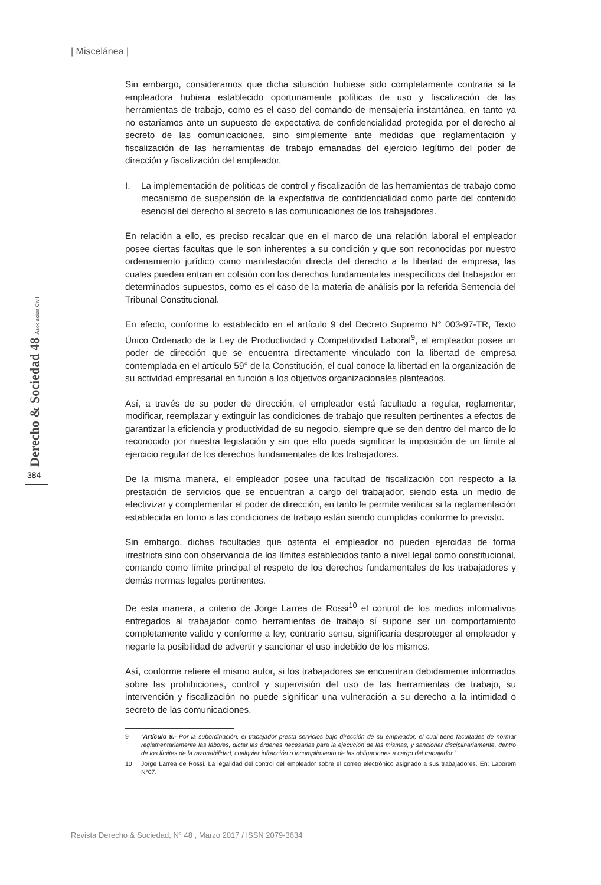| Miscelánea |
Derecho & Sociedad 48 Asociación Civil 384
Sin embargo, consideramos que dicha situación hubiese sido completamente contraria si la empleadora hubiera establecido oportunamente políticas de uso y fiscalización de las herramientas de trabajo, como es el caso del comando de mensajería instantánea, en tanto ya no estaríamos ante un supuesto de expectativa de confidencialidad protegida por el derecho al secreto de las comunicaciones, sino simplemente ante medidas que reglamentación y fiscalización de las herramientas de trabajo emanadas del ejercicio legítimo del poder de dirección y fiscalización del empleador.
I. La implementación de políticas de control y fiscalización de las herramientas de trabajo como mecanismo de suspensión de la expectativa de confidencialidad como parte del contenido esencial del derecho al secreto a las comunicaciones de los trabajadores.
En relación a ello, es preciso recalcar que en el marco de una relación laboral el empleador posee ciertas facultas que le son inherentes a su condición y que son reconocidas por nuestro ordenamiento jurídico como manifestación directa del derecho a la libertad de empresa, las cuales pueden entran en colisión con los derechos fundamentales inespecíficos del trabajador en determinados supuestos, como es el caso de la materia de análisis por la referida Sentencia del Tribunal Constitucional.
En efecto, conforme lo establecido en el artículo 9 del Decreto Supremo N° 003-97-TR, Texto Único Ordenado de la Ley de Productividad y Competitividad Laboral<sup>9</sup>, el empleador posee un poder de dirección que se encuentra directamente vinculado con la libertad de empresa contemplada en el artículo 59° de la Constitución, el cual conoce la libertad en la organización de su actividad empresarial en función a los objetivos organizacionales planteados.
Así, a través de su poder de dirección, el empleador está facultado a regular, reglamentar, modificar, reemplazar y extinguir las condiciones de trabajo que resulten pertinentes a efectos de garantizar la eficiencia y productividad de su negocio, siempre que se den dentro del marco de lo reconocido por nuestra legislación y sin que ello pueda significar la imposición de un límite al ejercicio regular de los derechos fundamentales de los trabajadores.
De la misma manera, el empleador posee una facultad de fiscalización con respecto a la prestación de servicios que se encuentran a cargo del trabajador, siendo esta un medio de efectivizar y complementar el poder de dirección, en tanto le permite verificar si la reglamentación establecida en torno a las condiciones de trabajo están siendo cumplidas conforme lo previsto.
Sin embargo, dichas facultades que ostenta el empleador no pueden ejercidas de forma irrestricta sino con observancia de los límites establecidos tanto a nivel legal como constitucional, contando como límite principal el respeto de los derechos fundamentales de los trabajadores y demás normas legales pertinentes.
De esta manera, a criterio de Jorge Larrea de Rossi<sup>10</sup> el control de los medios informativos entregados al trabajador como herramientas de trabajo sí supone ser un comportamiento completamente valido y conforme a ley; contrario sensu, significaría desproteger al empleador y negarle la posibilidad de advertir y sancionar el uso indebido de los mismos.
Así, conforme refiere el mismo autor, si los trabajadores se encuentran debidamente informados sobre las prohibiciones, control y supervisión del uso de las herramientas de trabajo, su intervención y fiscalización no puede significar una vulneración a su derecho a la intimidad o secreto de las comunicaciones.
9 “Artículo 9.- Por la subordinación, el trabajador presta servicios bajo dirección de su empleador, el cual tiene facultades de normar reglamentariamente las labores, dictar las órdenes necesarias para la ejecución de las mismas, y sancionar disciplinariamente, dentro de los límites de la razonabilidad, cualquier infracción o incumplimiento de las obligaciones a cargo del trabajador.”
10 Jorge Larrea de Rossi. La legalidad del control del empleador sobre el correo electrónico asignado a sus trabajadores. En: Laborem N°07.
Revista Derecho & Sociedad, N° 48 , Marzo 2017 / ISSN 2079-3634